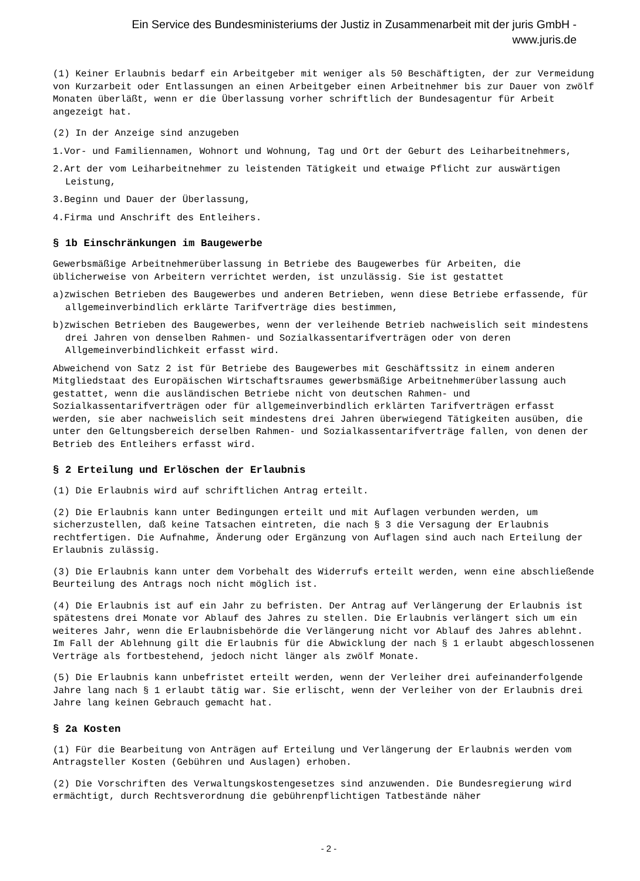Ein Service des Bundesministeriums der Justiz in Zusammenarbeit mit der juris GmbH -
www.juris.de
(1) Keiner Erlaubnis bedarf ein Arbeitgeber mit weniger als 50 Beschäftigten, der zur Vermeidung von Kurzarbeit oder Entlassungen an einen Arbeitgeber einen Arbeitnehmer bis zur Dauer von zwölf Monaten überläßt, wenn er die Überlassung vorher schriftlich der Bundesagentur für Arbeit angezeigt hat.
(2) In der Anzeige sind anzugeben
1.Vor- und Familiennamen, Wohnort und Wohnung, Tag und Ort der Geburt des Leiharbeitnehmers,
2.Art der vom Leiharbeitnehmer zu leistenden Tätigkeit und etwaige Pflicht zur auswärtigen Leistung,
3.Beginn und Dauer der Überlassung,
4.Firma und Anschrift des Entleihers.
§ 1b Einschränkungen im Baugewerbe
Gewerbsmäßige Arbeitnehmerüberlassung in Betriebe des Baugewerbes für Arbeiten, die üblicherweise von Arbeitern verrichtet werden, ist unzulässig. Sie ist gestattet
a)zwischen Betrieben des Baugewerbes und anderen Betrieben, wenn diese Betriebe erfassende, für allgemeinverbindlich erklärte Tarifverträge dies bestimmen,
b)zwischen Betrieben des Baugewerbes, wenn der verleihende Betrieb nachweislich seit mindestens drei Jahren von denselben Rahmen- und Sozialkassentarifverträgen oder von deren Allgemeinverbindlichkeit erfasst wird.
Abweichend von Satz 2 ist für Betriebe des Baugewerbes mit Geschäftssitz in einem anderen Mitgliedstaat des Europäischen Wirtschaftsraumes gewerbsmäßige Arbeitnehmerüberlassung auch gestattet, wenn die ausländischen Betriebe nicht von deutschen Rahmen- und Sozialkassentarifverträgen oder für allgemeinverbindlich erklärten Tarifverträgen erfasst werden, sie aber nachweislich seit mindestens drei Jahren überwiegend Tätigkeiten ausüben, die unter den Geltungsbereich derselben Rahmen- und Sozialkassentarifverträge fallen, von denen der Betrieb des Entleihers erfasst wird.
§ 2 Erteilung und Erlöschen der Erlaubnis
(1) Die Erlaubnis wird auf schriftlichen Antrag erteilt.
(2) Die Erlaubnis kann unter Bedingungen erteilt und mit Auflagen verbunden werden, um sicherzustellen, daß keine Tatsachen eintreten, die nach § 3 die Versagung der Erlaubnis rechtfertigen. Die Aufnahme, Änderung oder Ergänzung von Auflagen sind auch nach Erteilung der Erlaubnis zulässig.
(3) Die Erlaubnis kann unter dem Vorbehalt des Widerrufs erteilt werden, wenn eine abschließende Beurteilung des Antrags noch nicht möglich ist.
(4) Die Erlaubnis ist auf ein Jahr zu befristen. Der Antrag auf Verlängerung der Erlaubnis ist spätestens drei Monate vor Ablauf des Jahres zu stellen. Die Erlaubnis verlängert sich um ein weiteres Jahr, wenn die Erlaubnisbehörde die Verlängerung nicht vor Ablauf des Jahres ablehnt. Im Fall der Ablehnung gilt die Erlaubnis für die Abwicklung der nach § 1 erlaubt abgeschlossenen Verträge als fortbestehend, jedoch nicht länger als zwölf Monate.
(5) Die Erlaubnis kann unbefristet erteilt werden, wenn der Verleiher drei aufeinanderfolgende Jahre lang nach § 1 erlaubt tätig war. Sie erlischt, wenn der Verleiher von der Erlaubnis drei Jahre lang keinen Gebrauch gemacht hat.
§ 2a Kosten
(1) Für die Bearbeitung von Anträgen auf Erteilung und Verlängerung der Erlaubnis werden vom Antragsteller Kosten (Gebühren und Auslagen) erhoben.
(2) Die Vorschriften des Verwaltungskostengesetzes sind anzuwenden. Die Bundesregierung wird ermächtigt, durch Rechtsverordnung die gebührenpflichtigen Tatbestände näher
- 2 -